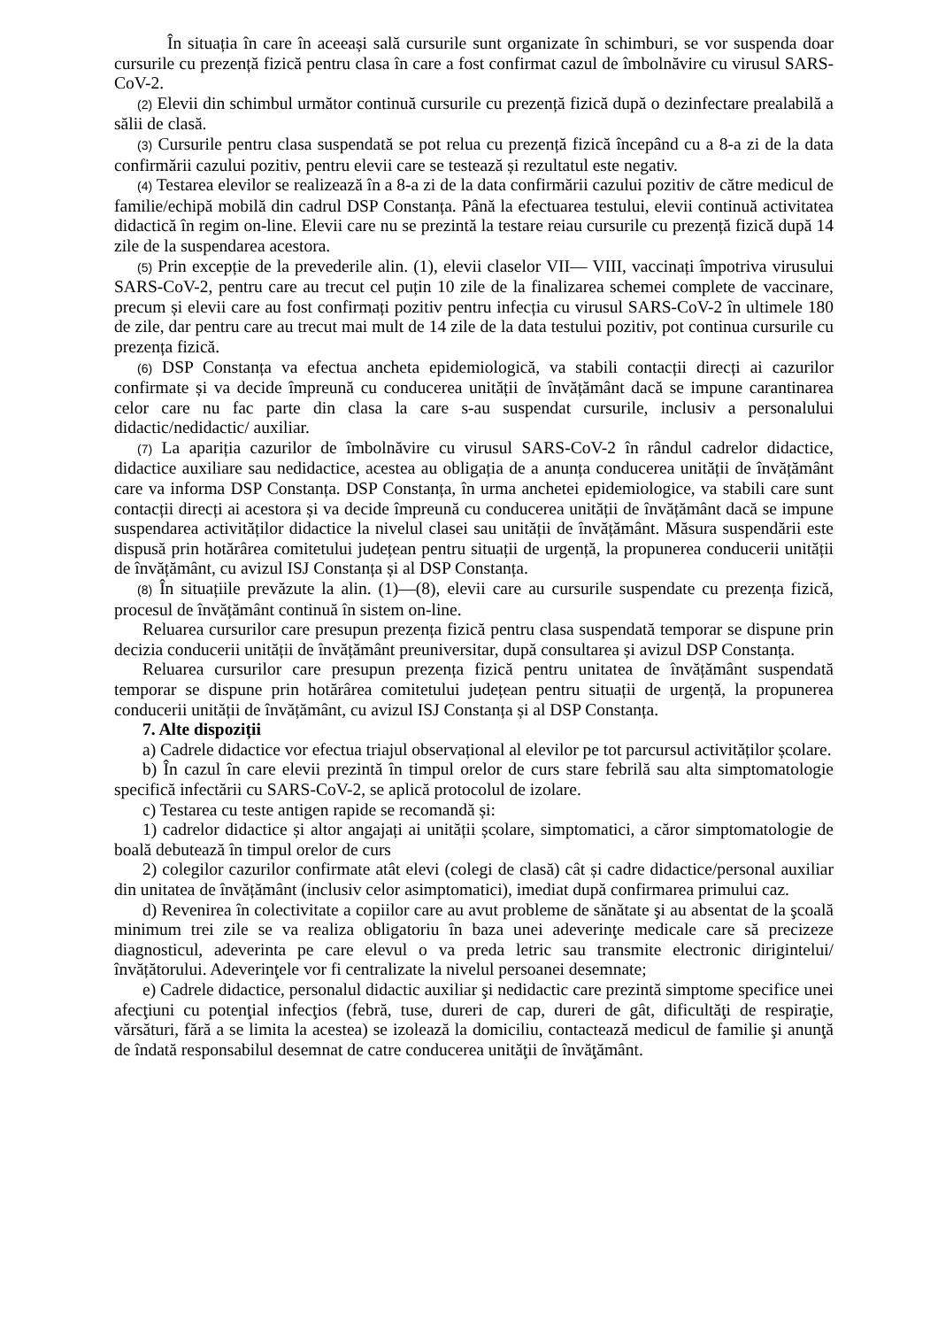În situația în care în aceeași sală cursurile sunt organizate în schimburi, se vor suspenda doar cursurile cu prezență fizică pentru clasa în care a fost confirmat cazul de îmbolnăvire cu virusul SARS-CoV-2.
(2) Elevii din schimbul următor continuă cursurile cu prezență fizică după o dezinfectare prealabilă a sălii de clasă.
(3) Cursurile pentru clasa suspendată se pot relua cu prezență fizică începând cu a 8-a zi de la data confirmării cazului pozitiv, pentru elevii care se testează și rezultatul este negativ.
(4) Testarea elevilor se realizează în a 8-a zi de la data confirmării cazului pozitiv de către medicul de familie/echipă mobilă din cadrul DSP Constanța. Până la efectuarea testului, elevii continuă activitatea didactică în regim on-line. Elevii care nu se prezintă la testare reiau cursurile cu prezență fizică după 14 zile de la suspendarea acestora.
(5) Prin excepție de la prevederile alin. (1), elevii claselor VII— VIII, vaccinați împotriva virusului SARS-CoV-2, pentru care au trecut cel puțin 10 zile de la finalizarea schemei complete de vaccinare, precum și elevii care au fost confirmați pozitiv pentru infecția cu virusul SARS-CoV-2 în ultimele 180 de zile, dar pentru care au trecut mai mult de 14 zile de la data testului pozitiv, pot continua cursurile cu prezența fizică.
(6) DSP Constanța va efectua ancheta epidemiologică, va stabili contacții direcți ai cazurilor confirmate și va decide împreună cu conducerea unității de învățământ dacă se impune carantinarea celor care nu fac parte din clasa la care s-au suspendat cursurile, inclusiv a personalului didactic/nedidactic/ auxiliar.
(7) La apariția cazurilor de îmbolnăvire cu virusul SARS-CoV-2 în rândul cadrelor didactice, didactice auxiliare sau nedidactice, acestea au obligația de a anunța conducerea unității de învățământ care va informa DSP Constanța. DSP Constanța, în urma anchetei epidemiologice, va stabili care sunt contacții direcți ai acestora și va decide împreună cu conducerea unității de învățământ dacă se impune suspendarea activităților didactice la nivelul clasei sau unității de învățământ. Măsura suspendării este dispusă prin hotărârea comitetului județean pentru situații de urgență, la propunerea conducerii unității de învățământ, cu avizul ISJ Constanța și al DSP Constanța.
(8) În situațiile prevăzute la alin. (1)—(8), elevii care au cursurile suspendate cu prezența fizică, procesul de învățământ continuă în sistem on-line.
Reluarea cursurilor care presupun prezența fizică pentru clasa suspendată temporar se dispune prin decizia conducerii unității de învățământ preuniversitar, după consultarea și avizul DSP Constanța.
Reluarea cursurilor care presupun prezența fizică pentru unitatea de învățământ suspendată temporar se dispune prin hotărârea comitetului județean pentru situații de urgență, la propunerea conducerii unității de învățământ, cu avizul ISJ Constanța și al DSP Constanța.
7. Alte dispoziții
a) Cadrele didactice vor efectua triajul observațional al elevilor pe tot parcursul activităților școlare.
b) În cazul în care elevii prezintă în timpul orelor de curs stare febrilă sau alta simptomatologie specifică infectării cu SARS-CoV-2, se aplică protocolul de izolare.
c) Testarea cu teste antigen rapide se recomandă și:
1) cadrelor didactice și altor angajați ai unității școlare, simptomatici, a căror simptomatologie de boală debutează în timpul orelor de curs
2) colegilor cazurilor confirmate atât elevi (colegi de clasă) cât și cadre didactice/personal auxiliar din unitatea de învățământ (inclusiv celor asimptomatici), imediat după confirmarea primului caz.
d) Revenirea în colectivitate a copiilor care au avut probleme de sănătate şi au absentat de la şcoală minimum trei zile se va realiza obligatoriu în baza unei adeverinţe medicale care să precizeze diagnosticul, adeverinta pe care elevul o va preda letric sau transmite electronic dirigintelui/învățătorului. Adeverinţele vor fi centralizate la nivelul persoanei desemnate;
e) Cadrele didactice, personalul didactic auxiliar şi nedidactic care prezintă simptome specifice unei afecţiuni cu potenţial infecţios (febră, tuse, dureri de cap, dureri de gât, dificultăţi de respiraţie, vărsături, fără a se limita la acestea) se izolează la domiciliu, contactează medicul de familie şi anunţă de îndată responsabilul desemnat de catre conducerea unităţii de învăţământ.